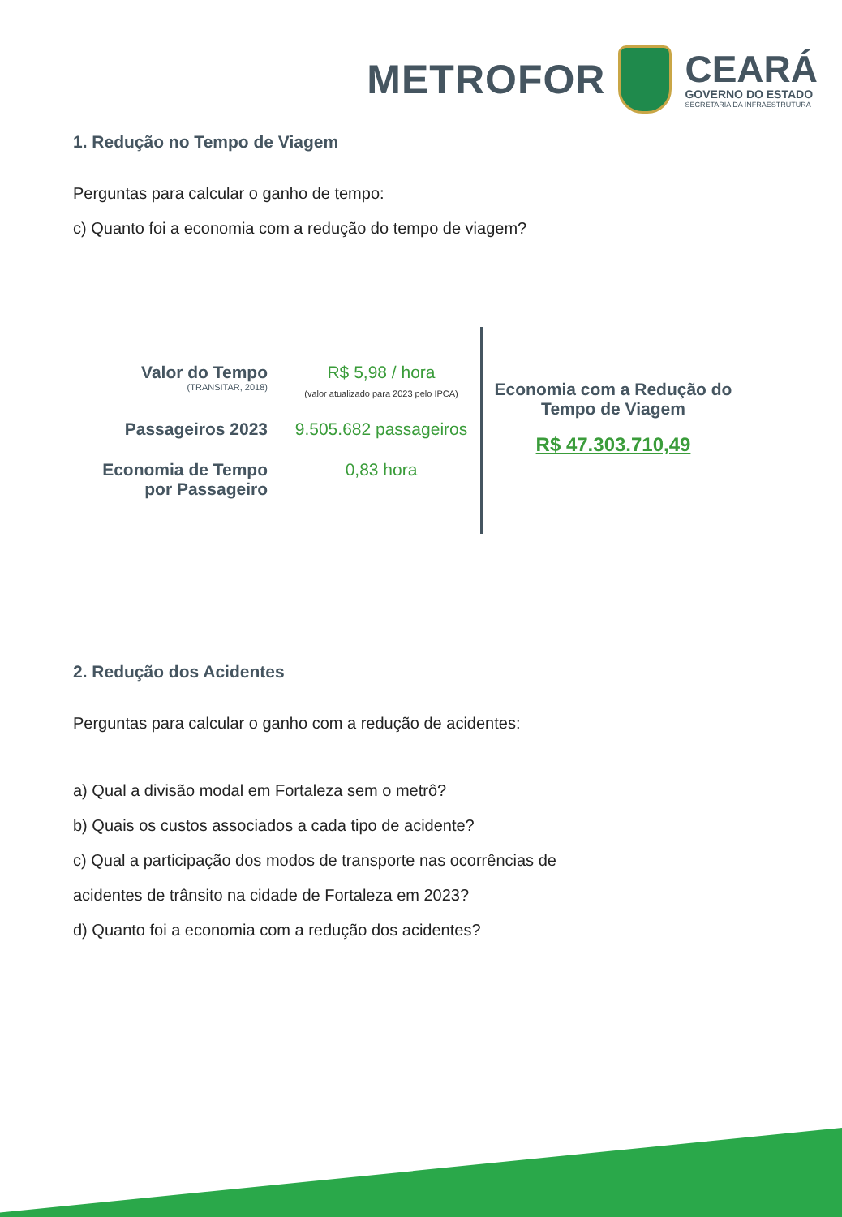METROFOR
CEARÁ
GOVERNO DO ESTADO
SECRETARIA DA INFRAESTRUTURA
1. Redução no Tempo de Viagem
Perguntas para calcular o ganho de tempo:
c) Quanto foi a economia com a redução do tempo de viagem?
Valor do Tempo
(TRANSITAR, 2018)
R$ 5,98 / hora
(valor atualizado para 2023 pelo IPCA)
Passageiros 2023
9.505.682 passageiros
Economia de Tempo
por Passageiro
0,83 hora
Economia com a Redução do
Tempo de Viagem
R$ 47.303.710,49
2. Redução dos Acidentes
Perguntas para calcular o ganho com a redução de acidentes:
a) Qual a divisão modal em Fortaleza sem o metrô?
b) Quais os custos associados a cada tipo de acidente?
c) Qual a participação dos modos de transporte nas ocorrências de
acidentes de trânsito na cidade de Fortaleza em 2023?
d) Quanto foi a economia com a redução dos acidentes?